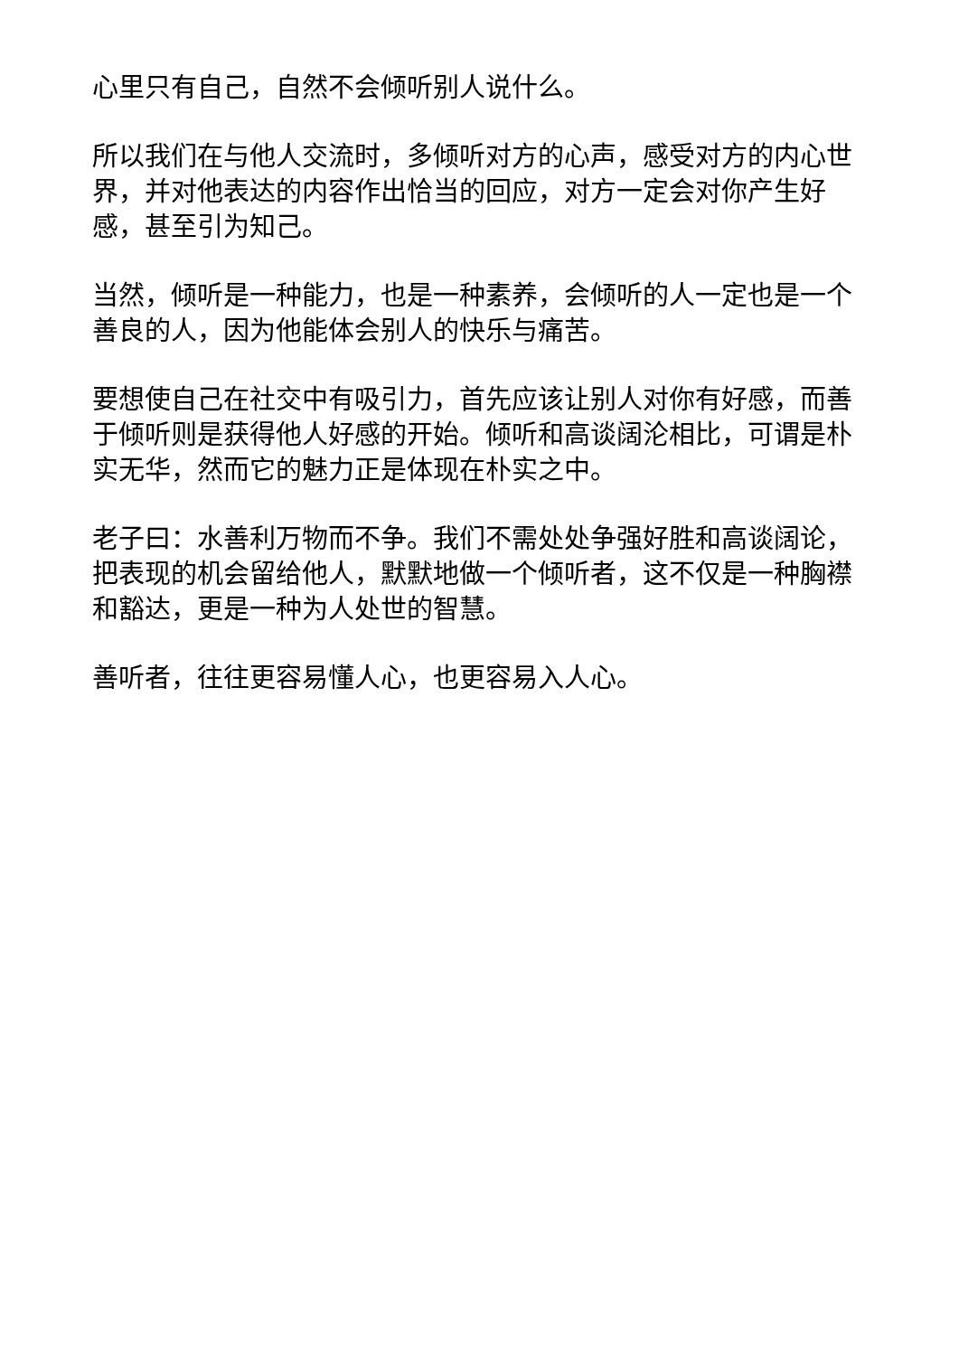心里只有自己，自然不会倾听别人说什么。
所以我们在与他人交流时，多倾听对方的心声，感受对方的内心世界，并对他表达的内容作出恰当的回应，对方一定会对你产生好感，甚至引为知己。
当然，倾听是一种能力，也是一种素养，会倾听的人一定也是一个善良的人，因为他能体会别人的快乐与痛苦。
要想使自己在社交中有吸引力，首先应该让别人对你有好感，而善于倾听则是获得他人好感的开始。倾听和高谈阔沦相比，可谓是朴实无华，然而它的魅力正是体现在朴实之中。
老子曰：水善利万物而不争。我们不需处处争强好胜和高谈阔论，把表现的机会留给他人，默默地做一个倾听者，这不仅是一种胸襟和豁达，更是一种为人处世的智慧。
善听者，往往更容易懂人心，也更容易入人心。